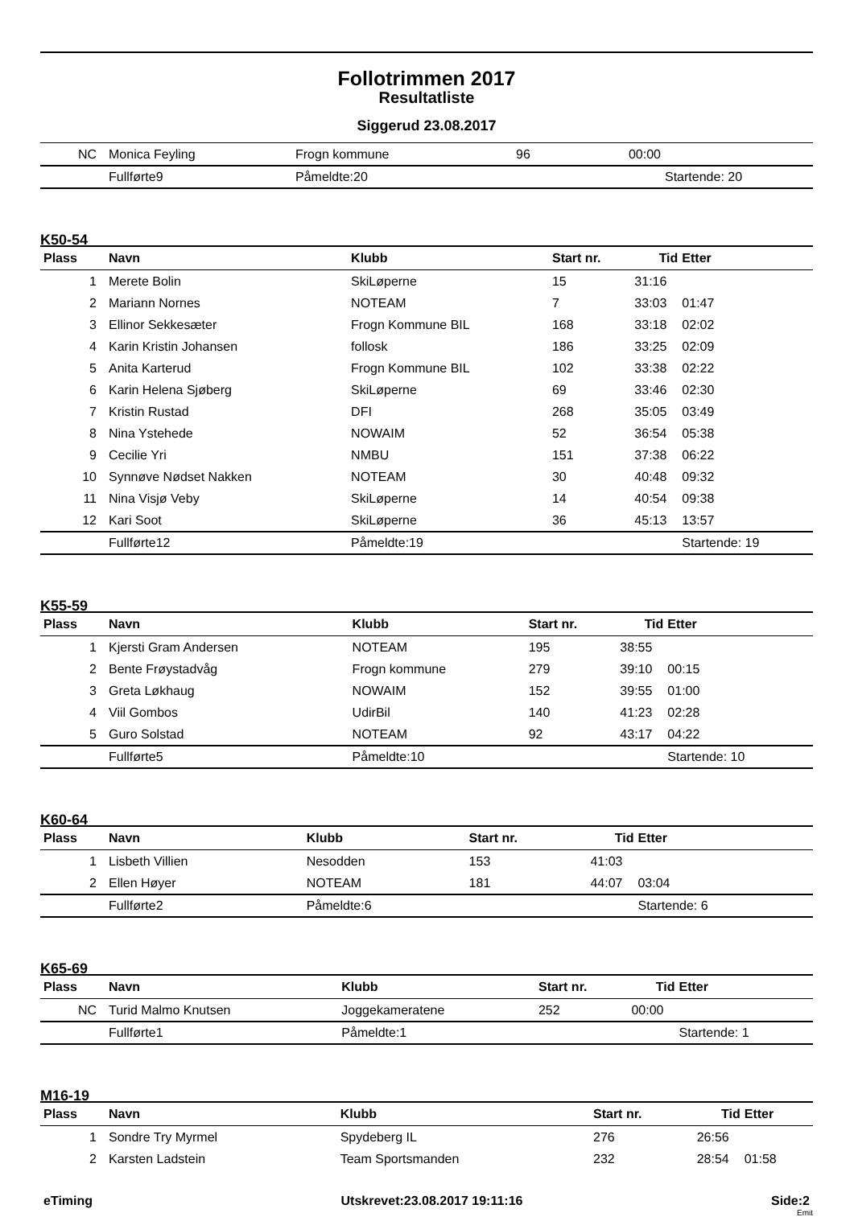Follotrimmen 2017
Resultatliste
Siggerud 23.08.2017
| NC | Monica Feyling | Frogn kommune | 96 | 00:00 | |
| | Fullførte9 | Påmeldte:20 | | | Startende: 20 |
K50-54
| Plass | Navn | Klubb | Start nr. | Tid | Etter |
| --- | --- | --- | --- | --- | --- |
| 1 | Merete Bolin | SkiLøperne | 15 | 31:16 | |
| 2 | Mariann Nornes | NOTEAM | 7 | 33:03 | 01:47 |
| 3 | Ellinor Sekkesæter | Frogn Kommune BIL | 168 | 33:18 | 02:02 |
| 4 | Karin Kristin Johansen | follosk | 186 | 33:25 | 02:09 |
| 5 | Anita Karterud | Frogn Kommune BIL | 102 | 33:38 | 02:22 |
| 6 | Karin Helena Sjøberg | SkiLøperne | 69 | 33:46 | 02:30 |
| 7 | Kristin Rustad | DFI | 268 | 35:05 | 03:49 |
| 8 | Nina Ystehede | NOWAIM | 52 | 36:54 | 05:38 |
| 9 | Cecilie Yri | NMBU | 151 | 37:38 | 06:22 |
| 10 | Synnøve Nødset Nakken | NOTEAM | 30 | 40:48 | 09:32 |
| 11 | Nina Visjø Veby | SkiLøperne | 14 | 40:54 | 09:38 |
| 12 | Kari Soot | SkiLøperne | 36 | 45:13 | 13:57 |
| | Fullførte12 | Påmeldte:19 | | | Startende: 19 |
K55-59
| Plass | Navn | Klubb | Start nr. | Tid | Etter |
| --- | --- | --- | --- | --- | --- |
| 1 | Kjersti Gram Andersen | NOTEAM | 195 | 38:55 | |
| 2 | Bente Frøystadvåg | Frogn kommune | 279 | 39:10 | 00:15 |
| 3 | Greta Løkhaug | NOWAIM | 152 | 39:55 | 01:00 |
| 4 | Viil Gombos | UdirBil | 140 | 41:23 | 02:28 |
| 5 | Guro Solstad | NOTEAM | 92 | 43:17 | 04:22 |
| | Fullførte5 | Påmeldte:10 | | | Startende: 10 |
K60-64
| Plass | Navn | Klubb | Start nr. | Tid | Etter |
| --- | --- | --- | --- | --- | --- |
| 1 | Lisbeth Villien | Nesodden | 153 | 41:03 | |
| 2 | Ellen Høyer | NOTEAM | 181 | 44:07 | 03:04 |
| | Fullførte2 | Påmeldte:6 | | | Startende: 6 |
K65-69
| Plass | Navn | Klubb | Start nr. | Tid | Etter |
| --- | --- | --- | --- | --- | --- |
| NC | Turid Malmo Knutsen | Joggekameratene | 252 | 00:00 | |
| | Fullførte1 | Påmeldte:1 | | | Startende: 1 |
M16-19
| Plass | Navn | Klubb | Start nr. | Tid | Etter |
| --- | --- | --- | --- | --- | --- |
| 1 | Sondre Try Myrmel | Spydeberg IL | 276 | 26:56 | |
| 2 | Karsten Ladstein | Team Sportsmanden | 232 | 28:54 | 01:58 |
eTiming Utskrevet:23.08.2017 19:11:16 Side:2
Emit